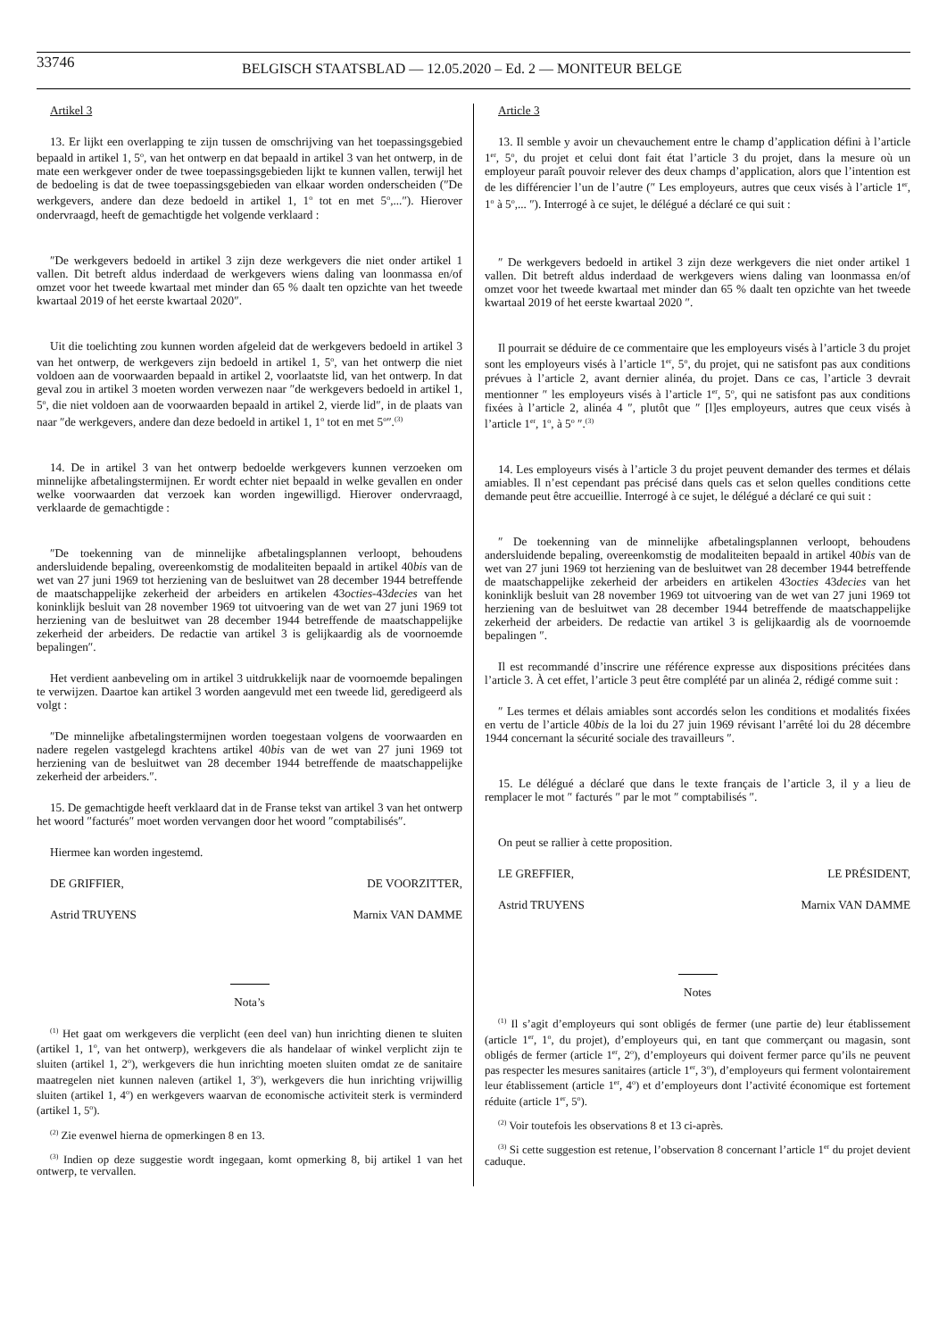33746
BELGISCH STAATSBLAD — 12.05.2020 – Ed. 2 — MONITEUR BELGE
Artikel 3
13. Er lijkt een overlapping te zijn tussen de omschrijving van het toepassingsgebied bepaald in artikel 1, 5<sup>o</sup>, van het ontwerp en dat bepaald in artikel 3 van het ontwerp, in de mate een werkgever onder de twee toepassingsgebieden lijkt te kunnen vallen, terwijl het de bedoeling is dat de twee toepassingsgebieden van elkaar worden onderscheiden (″De werkgevers, andere dan deze bedoeld in artikel 1, 1<sup>o</sup> tot en met 5<sup>o</sup>,...″). Hierover ondervraagd, heeft de gemachtigde het volgende verklaard :
″De werkgevers bedoeld in artikel 3 zijn deze werkgevers die niet onder artikel 1 vallen. Dit betreft aldus inderdaad de werkgevers wiens daling van loonmassa en/of omzet voor het tweede kwartaal met minder dan 65 % daalt ten opzichte van het tweede kwartaal 2019 of het eerste kwartaal 2020″.
Uit die toelichting zou kunnen worden afgeleid dat de werkgevers bedoeld in artikel 3 van het ontwerp, de werkgevers zijn bedoeld in artikel 1, 5<sup>o</sup>, van het ontwerp die niet voldoen aan de voorwaarden bepaald in artikel 2, voorlaatste lid, van het ontwerp. In dat geval zou in artikel 3 moeten worden verwezen naar ″de werkgevers bedoeld in artikel 1, 5<sup>o</sup>, die niet voldoen aan de voorwaarden bepaald in artikel 2, vierde lid″, in de plaats van naar ″de werkgevers, andere dan deze bedoeld in artikel 1, 1<sup>o</sup> tot en met 5<sup>o</sup>″.<sup>(3)</sup>
14. De in artikel 3 van het ontwerp bedoelde werkgevers kunnen verzoeken om minnelijke afbetalingstermijnen. Er wordt echter niet bepaald in welke gevallen en onder welke voorwaarden dat verzoek kan worden ingewilligd. Hierover ondervraagd, verklaarde de gemachtigde :
″De toekenning van de minnelijke afbetalingsplannen verloopt, behoudens andersluidende bepaling, overeenkomstig de modaliteiten bepaald in artikel 40bis van de wet van 27 juni 1969 tot herziening van de besluitwet van 28 december 1944 betreffende de maatschappelijke zekerheid der arbeiders en artikelen 43octies-43decies van het koninklijk besluit van 28 november 1969 tot uitvoering van de wet van 27 juni 1969 tot herziening van de besluitwet van 28 december 1944 betreffende de maatschappelijke zekerheid der arbeiders. De redactie van artikel 3 is gelijkaardig als de voornoemde bepalingen″.
Het verdient aanbeveling om in artikel 3 uitdrukkelijk naar de voornoemde bepalingen te verwijzen. Daartoe kan artikel 3 worden aangevuld met een tweede lid, geredigeerd als volgt :
″De minnelijke afbetalingstermijnen worden toegestaan volgens de voorwaarden en nadere regelen vastgelegd krachtens artikel 40bis van de wet van 27 juni 1969 tot herziening van de besluitwet van 28 december 1944 betreffende de maatschappelijke zekerheid der arbeiders.″.
15. De gemachtigde heeft verklaard dat in de Franse tekst van artikel 3 van het ontwerp het woord ″facturés″ moet worden vervangen door het woord ″comptabilisés″.
Hiermee kan worden ingestemd.
DE GRIFFIER, DE VOORZITTER,
Astrid TRUYENS Marnix VAN DAMME
Nota’s
<sup>(1)</sup> Het gaat om werkgevers die verplicht (een deel van) hun inrichting dienen te sluiten (artikel 1, 1<sup>o</sup>, van het ontwerp), werkgevers die als handelaar of winkel verplicht zijn te sluiten (artikel 1, 2<sup>o</sup>), werkgevers die hun inrichting moeten sluiten omdat ze de sanitaire maatregelen niet kunnen naleven (artikel 1, 3<sup>o</sup>), werkgevers die hun inrichting vrijwillig sluiten (artikel 1, 4<sup>o</sup>) en werkgevers waarvan de economische activiteit sterk is verminderd (artikel 1, 5<sup>o</sup>).
<sup>(2)</sup> Zie evenwel hierna de opmerkingen 8 en 13.
<sup>(3)</sup> Indien op deze suggestie wordt ingegaan, komt opmerking 8, bij artikel 1 van het ontwerp, te vervallen.
Article 3
13. Il semble y avoir un chevauchement entre le champ d’application défini à l’article 1<sup>er</sup>, 5<sup>o</sup>, du projet et celui dont fait état l’article 3 du projet, dans la mesure où un employeur paraît pouvoir relever des deux champs d’application, alors que l’intention est de les différencier l’un de l’autre (″ Les employeurs, autres que ceux visés à l’article 1<sup>er</sup>, 1<sup>o</sup> à 5<sup>o</sup>,... ″). Interrogé à ce sujet, le délégué a déclaré ce qui suit :
″ De werkgevers bedoeld in artikel 3 zijn deze werkgevers die niet onder artikel 1 vallen. Dit betreft aldus inderdaad de werkgevers wiens daling van loonmassa en/of omzet voor het tweede kwartaal met minder dan 65 % daalt ten opzichte van het tweede kwartaal 2019 of het eerste kwartaal 2020 ″.
Il pourrait se déduire de ce commentaire que les employeurs visés à l’article 3 du projet sont les employeurs visés à l’article 1<sup>er</sup>, 5<sup>o</sup>, du projet, qui ne satisfont pas aux conditions prévues à l’article 2, avant dernier alinéa, du projet. Dans ce cas, l’article 3 devrait mentionner ″ les employeurs visés à l’article 1<sup>er</sup>, 5<sup>o</sup>, qui ne satisfont pas aux conditions fixées à l’article 2, alinéa 4 ″, plutôt que ″ [l]es employeurs, autres que ceux visés à l’article 1<sup>er</sup>, 1<sup>o</sup>, à 5<sup>o</sup> ″.<sup>(3)</sup>
14. Les employeurs visés à l’article 3 du projet peuvent demander des termes et délais amiables. Il n’est cependant pas précisé dans quels cas et selon quelles conditions cette demande peut être accueillie. Interrogé à ce sujet, le délégué a déclaré ce qui suit :
″ De toekenning van de minnelijke afbetalingsplannen verloopt, behoudens andersluidende bepaling, overeenkomstig de modaliteiten bepaald in artikel 40bis van de wet van 27 juni 1969 tot herziening van de besluitwet van 28 december 1944 betreffende de maatschappelijke zekerheid der arbeiders en artikelen 43octies 43decies van het koninklijk besluit van 28 november 1969 tot uitvoering van de wet van 27 juni 1969 tot herziening van de besluitwet van 28 december 1944 betreffende de maatschappelijke zekerheid der arbeiders. De redactie van artikel 3 is gelijkaardig als de voornoemde bepalingen ″.
Il est recommandé d’inscrire une référence expresse aux dispositions précitées dans l’article 3. À cet effet, l’article 3 peut être complété par un alinéa 2, rédigé comme suit :
″ Les termes et délais amiables sont accordés selon les conditions et modalités fixées en vertu de l’article 40bis de la loi du 27 juin 1969 révisant l’arrêté loi du 28 décembre 1944 concernant la sécurité sociale des travailleurs ″.
15. Le délégué a déclaré que dans le texte français de l’article 3, il y a lieu de remplacer le mot ″ facturés ″ par le mot ″ comptabilisés ″.
On peut se rallier à cette proposition.
LE GREFFIER, LE PRÉSIDENT,
Astrid TRUYENS Marnix VAN DAMME
Notes
<sup>(1)</sup> Il s’agit d’employeurs qui sont obligés de fermer (une partie de) leur établissement (article 1<sup>er</sup>, 1<sup>o</sup>, du projet), d’employeurs qui, en tant que commerçant ou magasin, sont obligés de fermer (article 1<sup>er</sup>, 2<sup>o</sup>), d’employeurs qui doivent fermer parce qu’ils ne peuvent pas respecter les mesures sanitaires (article 1<sup>er</sup>, 3<sup>o</sup>), d’employeurs qui ferment volontairement leur établissement (article 1<sup>er</sup>, 4<sup>o</sup>) et d’employeurs dont l’activité économique est fortement réduite (article 1<sup>er</sup>, 5<sup>o</sup>).
<sup>(2)</sup> Voir toutefois les observations 8 et 13 ci-après.
<sup>(3)</sup> Si cette suggestion est retenue, l’observation 8 concernant l’article 1<sup>er</sup> du projet devient caduque.